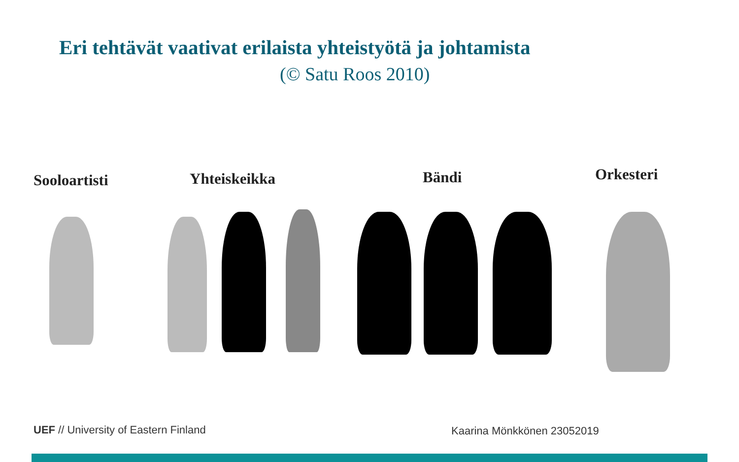Eri tehtävät vaativat erilaista yhteistyötä ja johtamista
(© Satu Roos 2010)
Sooloartisti Yhteiskeikka Bändi Orkesteri
UEF // University of Eastern Finland
Kaarina Mönkkönen 23052019